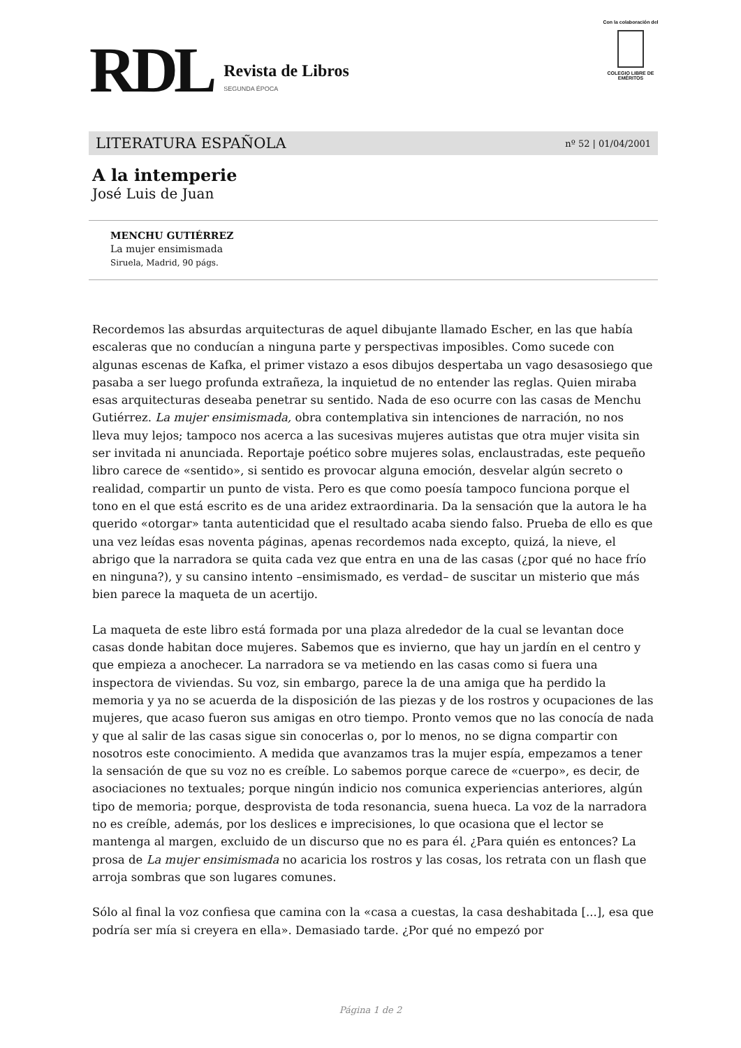RDL
Revista de Libros
SEGUNDA ÉPOCA
Con la colaboración del
COLEGIO LIBRE DE EMÉRITOS
LITERATURA ESPAÑOLA nº 52 | 01/04/2001
A la intemperie
José Luis de Juan
MENCHU GUTIÉRREZ
La mujer ensimismada
Siruela, Madrid, 90 págs.
Recordemos las absurdas arquitecturas de aquel dibujante llamado Escher, en las que había escaleras que no conducían a ninguna parte y perspectivas imposibles. Como sucede con algunas escenas de Kafka, el primer vistazo a esos dibujos despertaba un vago desasosiego que pasaba a ser luego profunda extrañeza, la inquietud de no entender las reglas. Quien miraba esas arquitecturas deseaba penetrar su sentido. Nada de eso ocurre con las casas de Menchu Gutiérrez. La mujer ensimismada, obra contemplativa sin intenciones de narración, no nos lleva muy lejos; tampoco nos acerca a las sucesivas mujeres autistas que otra mujer visita sin ser invitada ni anunciada. Reportaje poético sobre mujeres solas, enclaustradas, este pequeño libro carece de «sentido», si sentido es provocar alguna emoción, desvelar algún secreto o realidad, compartir un punto de vista. Pero es que como poesía tampoco funciona porque el tono en el que está escrito es de una aridez extraordinaria. Da la sensación que la autora le ha querido «otorgar» tanta autenticidad que el resultado acaba siendo falso. Prueba de ello es que una vez leídas esas noventa páginas, apenas recordemos nada excepto, quizá, la nieve, el abrigo que la narradora se quita cada vez que entra en una de las casas (¿por qué no hace frío en ninguna?), y su cansino intento –ensimismado, es verdad– de suscitar un misterio que más bien parece la maqueta de un acertijo.
La maqueta de este libro está formada por una plaza alrededor de la cual se levantan doce casas donde habitan doce mujeres. Sabemos que es invierno, que hay un jardín en el centro y que empieza a anochecer. La narradora se va metiendo en las casas como si fuera una inspectora de viviendas. Su voz, sin embargo, parece la de una amiga que ha perdido la memoria y ya no se acuerda de la disposición de las piezas y de los rostros y ocupaciones de las mujeres, que acaso fueron sus amigas en otro tiempo. Pronto vemos que no las conocía de nada y que al salir de las casas sigue sin conocerlas o, por lo menos, no se digna compartir con nosotros este conocimiento. A medida que avanzamos tras la mujer espía, empezamos a tener la sensación de que su voz no es creíble. Lo sabemos porque carece de «cuerpo», es decir, de asociaciones no textuales; porque ningún indicio nos comunica experiencias anteriores, algún tipo de memoria; porque, desprovista de toda resonancia, suena hueca. La voz de la narradora no es creíble, además, por los deslices e imprecisiones, lo que ocasiona que el lector se mantenga al margen, excluido de un discurso que no es para él. ¿Para quién es entonces? La prosa de La mujer ensimismada no acaricia los rostros y las cosas, los retrata con un flash que arroja sombras que son lugares comunes.
Sólo al final la voz confiesa que camina con la «casa a cuestas, la casa deshabitada [...], esa que podría ser mía si creyera en ella». Demasiado tarde. ¿Por qué no empezó por
Página 1 de 2